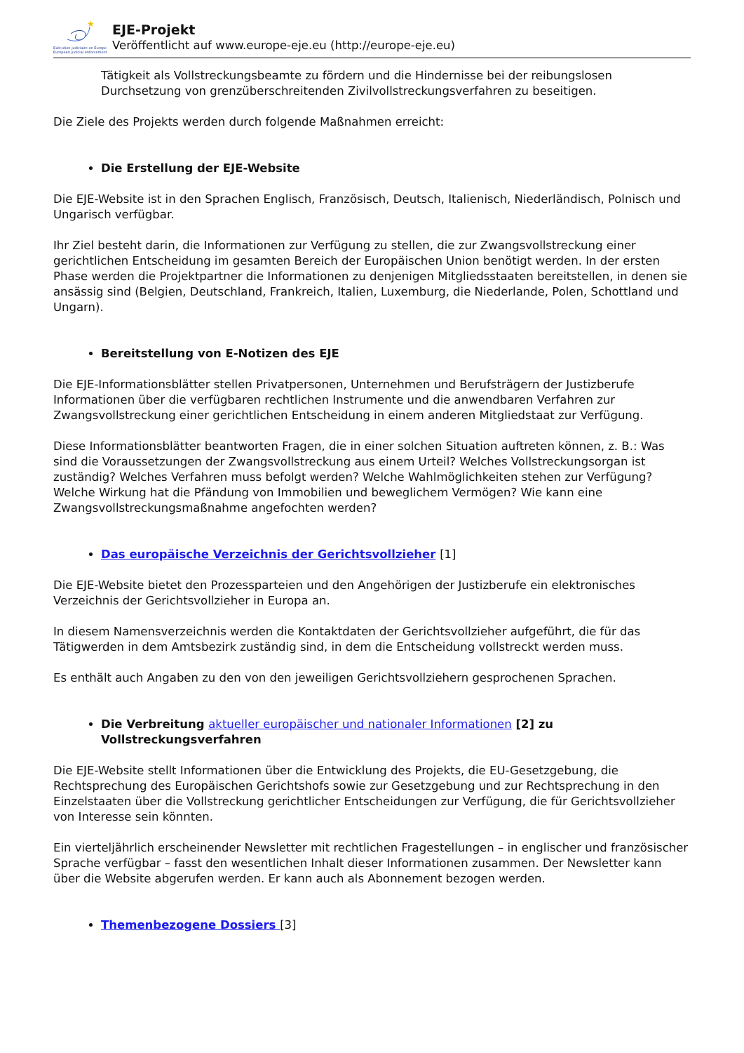★
Exécution judiciaire en Europe
European judicial enforcement
EJE-Projekt
Veröffentlicht auf www.europe-eje.eu (http://europe-eje.eu)
Tätigkeit als Vollstreckungsbeamte zu fördern und die Hindernisse bei der reibungslosen Durchsetzung von grenzüberschreitenden Zivilvollstreckungsverfahren zu beseitigen.
Die Ziele des Projekts werden durch folgende Maßnahmen erreicht:
Die Erstellung der EJE-Website
Die EJE-Website ist in den Sprachen Englisch, Französisch, Deutsch, Italienisch, Niederländisch, Polnisch und Ungarisch verfügbar.
Ihr Ziel besteht darin, die Informationen zur Verfügung zu stellen, die zur Zwangsvollstreckung einer gerichtlichen Entscheidung im gesamten Bereich der Europäischen Union benötigt werden. In der ersten Phase werden die Projektpartner die Informationen zu denjenigen Mitgliedsstaaten bereitstellen, in denen sie ansässig sind (Belgien, Deutschland, Frankreich, Italien, Luxemburg, die Niederlande, Polen, Schottland und Ungarn).
Bereitstellung von E-Notizen des EJE
Die EJE-Informationsblätter stellen Privatpersonen, Unternehmen und Berufsträgern der Justizberufe Informationen über die verfügbaren rechtlichen Instrumente und die anwendbaren Verfahren zur Zwangsvollstreckung einer gerichtlichen Entscheidung in einem anderen Mitgliedstaat zur Verfügung.
Diese Informationsblätter beantworten Fragen, die in einer solchen Situation auftreten können, z. B.: Was sind die Voraussetzungen der Zwangsvollstreckung aus einem Urteil? Welches Vollstreckungsorgan ist zuständig? Welches Verfahren muss befolgt werden? Welche Wahlmöglichkeiten stehen zur Verfügung? Welche Wirkung hat die Pfändung von Immobilien und beweglichem Vermögen? Wie kann eine Zwangsvollstreckungsmaßnahme angefochten werden?
Das europäische Verzeichnis der Gerichtsvollzieher [1]
Die EJE-Website bietet den Prozessparteien und den Angehörigen der Justizberufe ein elektronisches Verzeichnis der Gerichtsvollzieher in Europa an.
In diesem Namensverzeichnis werden die Kontaktdaten der Gerichtsvollzieher aufgeführt, die für das Tätigwerden in dem Amtsbezirk zuständig sind, in dem die Entscheidung vollstreckt werden muss.
Es enthält auch Angaben zu den von den jeweiligen Gerichtsvollziehern gesprochenen Sprachen.
Die Verbreitung aktueller europäischer und nationaler Informationen [2] zu Vollstreckungsverfahren
Die EJE-Website stellt Informationen über die Entwicklung des Projekts, die EU-Gesetzgebung, die Rechtsprechung des Europäischen Gerichtshofs sowie zur Gesetzgebung und zur Rechtsprechung in den Einzelstaaten über die Vollstreckung gerichtlicher Entscheidungen zur Verfügung, die für Gerichtsvollzieher von Interesse sein könnten.
Ein vierteljährlich erscheinender Newsletter mit rechtlichen Fragestellungen – in englischer und französischer Sprache verfügbar – fasst den wesentlichen Inhalt dieser Informationen zusammen. Der Newsletter kann über die Website abgerufen werden. Er kann auch als Abonnement bezogen werden.
Themenbezogene Dossiers [3]